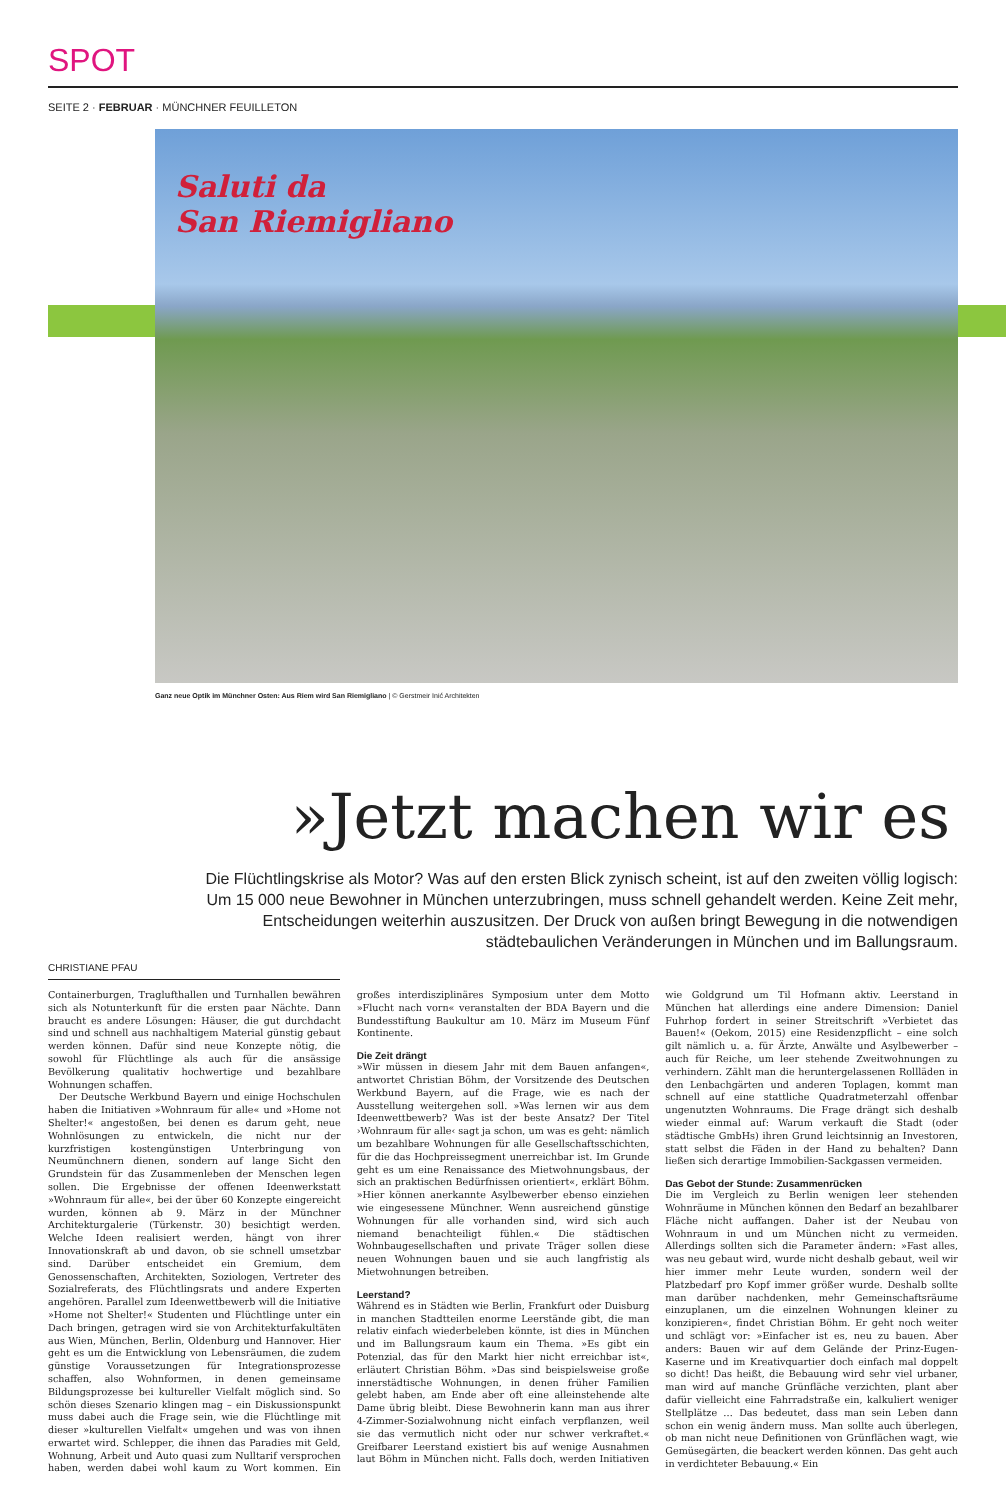SPOT
SEITE 2 · FEBRUAR · MÜNCHNER FEUILLETON
Saluti da
San Riemigliano
Ganz neue Optik im Münchner Osten: Aus Riem wird San Riemigliano | © Gerstmeir Inić Architekten
»Jetzt machen wir es
Die Flüchtlingskrise als Motor? Was auf den ersten Blick zynisch scheint, ist auf den zweiten völlig logisch: Um 15 000 neue Bewohner in München unterzubringen, muss schnell gehandelt werden. Keine Zeit mehr, Entscheidungen weiterhin auszusitzen. Der Druck von außen bringt Bewegung in die notwendigen städtebaulichen Veränderungen in München und im Ballungsraum.
CHRISTIANE PFAU
Containerburgen, Traglufthallen und Turnhallen bewähren sich als Notunterkunft für die ersten paar Nächte. Dann braucht es andere Lösungen: Häuser, die gut durchdacht sind und schnell aus nachhaltigem Material günstig gebaut werden können. Dafür sind neue Konzepte nötig, die sowohl für Flüchtlinge als auch für die ansässige Bevölkerung qualitativ hochwertige und bezahlbare Wohnungen schaffen.
Der Deutsche Werkbund Bayern und einige Hochschulen haben die Initiativen »Wohnraum für alle« und »Home not Shelter!« angestoßen, bei denen es darum geht, neue Wohnlösungen zu entwickeln, die nicht nur der kurzfristigen kostengünstigen Unterbringung von Neumünchnern dienen, sondern auf lange Sicht den Grundstein für das Zusammenleben der Menschen legen sollen. Die Ergebnisse der offenen Ideenwerkstatt »Wohnraum für alle«, bei der über 60 Konzepte eingereicht wurden, können ab 9. März in der Münchner Architekturgalerie (Türkenstr. 30) besichtigt werden. Welche Ideen realisiert werden, hängt von ihrer Innovationskraft ab und davon, ob sie schnell umsetzbar sind. Darüber entscheidet ein Gremium, dem Genossenschaften, Architekten, Soziologen, Vertreter des Sozialreferats, des Flüchtlingsrats und andere Experten angehören. Parallel zum Ideenwettbewerb will die Initiative »Home not Shelter!« Studenten und Flüchtlinge unter ein Dach bringen, getragen wird sie von Architekturfakultäten aus Wien, München, Berlin, Oldenburg und Hannover. Hier geht es um die Entwicklung von Lebensräumen, die zudem günstige Voraussetzungen für Integrationsprozesse schaffen, also Wohnformen, in denen gemeinsame Bildungsprozesse bei kultureller Vielfalt möglich sind. So schön dieses Szenario klingen mag – ein Diskussionspunkt muss dabei auch die Frage sein, wie die Flüchtlinge mit dieser »kulturellen Vielfalt« umgehen und was von ihnen erwartet wird. Schlepper, die ihnen das Paradies mit Geld, Wohnung, Arbeit und Auto quasi zum Nulltarif versprochen haben, werden dabei wohl kaum zu Wort kommen. Ein großes interdisziplinäres Symposium unter dem Motto »Flucht nach vorn« veranstalten der BDA Bayern und die Bundesstiftung Baukultur am 10. März im Museum Fünf Kontinente.
Die Zeit drängt
»Wir müssen in diesem Jahr mit dem Bauen anfangen«, antwortet Christian Böhm, der Vorsitzende des Deutschen Werkbund Bayern, auf die Frage, wie es nach der Ausstellung weitergehen soll. »Was lernen wir aus dem Ideenwettbewerb? Was ist der beste Ansatz? Der Titel ›Wohnraum für alle‹ sagt ja schon, um was es geht: nämlich um bezahlbare Wohnungen für alle Gesellschaftsschichten, für die das Hochpreissegment unerreichbar ist. Im Grunde geht es um eine Renaissance des Mietwohnungsbaus, der sich an praktischen Bedürfnissen orientiert«, erklärt Böhm. »Hier können anerkannte Asylbewerber ebenso einziehen wie eingesessene Münchner. Wenn ausreichend günstige Wohnungen für alle vorhanden sind, wird sich auch niemand benachteiligt fühlen.« Die städtischen Wohnbaugesellschaften und private Träger sollen diese neuen Wohnungen bauen und sie auch langfristig als Mietwohnungen betreiben.
Leerstand?
Während es in Städten wie Berlin, Frankfurt oder Duisburg in manchen Stadtteilen enorme Leerstände gibt, die man relativ einfach wiederbeleben könnte, ist dies in München und im Ballungsraum kaum ein Thema. »Es gibt ein Potenzial, das für den Markt hier nicht erreichbar ist«, erläutert Christian Böhm. »Das sind beispielsweise große innerstädtische Wohnungen, in denen früher Familien gelebt haben, am Ende aber oft eine alleinstehende alte Dame übrig bleibt. Diese Bewohnerin kann man aus ihrer 4-Zimmer-Sozialwohnung nicht einfach verpflanzen, weil sie das vermutlich nicht oder nur schwer verkraftet.« Greifbarer Leerstand existiert bis auf wenige Ausnahmen laut Böhm in München nicht. Falls doch, werden Initiativen wie Goldgrund um Til Hofmann aktiv. Leerstand in München hat allerdings eine andere Dimension: Daniel Fuhrhop fordert in seiner Streitschrift »Verbietet das Bauen!« (Oekom, 2015) eine Residenzpflicht – eine solch gilt nämlich u. a. für Ärzte, Anwälte und Asylbewerber – auch für Reiche, um leer stehende Zweitwohnungen zu verhindern. Zählt man die heruntergelassenen Rollläden in den Lenbachgärten und anderen Toplagen, kommt man schnell auf eine stattliche Quadratmeterzahl offenbar ungenutzten Wohnraums. Die Frage drängt sich deshalb wieder einmal auf: Warum verkauft die Stadt (oder städtische GmbHs) ihren Grund leichtsinnig an Investoren, statt selbst die Fäden in der Hand zu behalten? Dann ließen sich derartige Immobilien-Sackgassen vermeiden.
Das Gebot der Stunde: Zusammenrücken
Die im Vergleich zu Berlin wenigen leer stehenden Wohnräume in München können den Bedarf an bezahlbarer Fläche nicht auffangen. Daher ist der Neubau von Wohnraum in und um München nicht zu vermeiden. Allerdings sollten sich die Parameter ändern: »Fast alles, was neu gebaut wird, wurde nicht deshalb gebaut, weil wir hier immer mehr Leute wurden, sondern weil der Platzbedarf pro Kopf immer größer wurde. Deshalb sollte man darüber nachdenken, mehr Gemeinschaftsräume einzuplanen, um die einzelnen Wohnungen kleiner zu konzipieren«, findet Christian Böhm. Er geht noch weiter und schlägt vor: »Einfacher ist es, neu zu bauen. Aber anders: Bauen wir auf dem Gelände der Prinz-Eugen-Kaserne und im Kreativquartier doch einfach mal doppelt so dicht! Das heißt, die Bebauung wird sehr viel urbaner, man wird auf manche Grünfläche verzichten, plant aber dafür vielleicht eine Fahrradstraße ein, kalkuliert weniger Stellplätze … Das bedeutet, dass man sein Leben dann schon ein wenig ändern muss. Man sollte auch überlegen, ob man nicht neue Definitionen von Grünflächen wagt, wie Gemüsegärten, die beackert werden können. Das geht auch in verdichteter Bebauung.« Ein